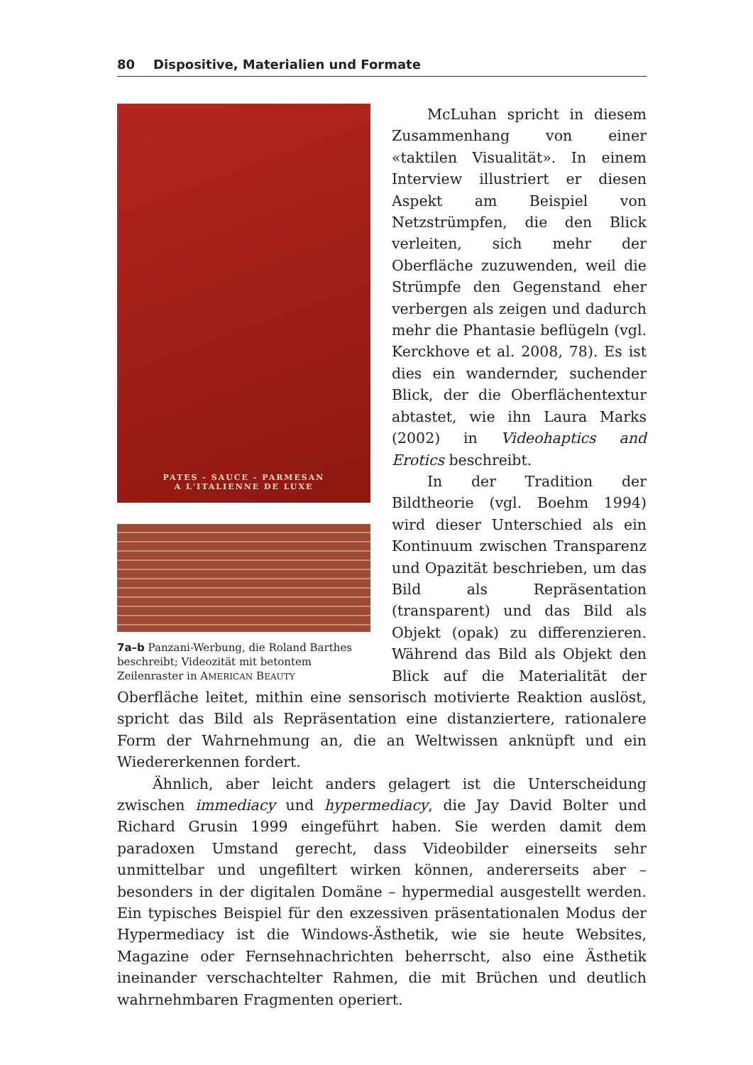80 Dispositive, Materialien und Formate
PATES - SAUCE - PARMESAN
A L'ITALIENNE DE LUXE
7a–b Panzani-Werbung, die Roland Barthes beschreibt; Videozität mit betontem Zeilenraster in AMERICAN BEAUTY
McLuhan spricht in diesem Zusammenhang von einer «taktilen Visualität». In einem Interview illustriert er diesen Aspekt am Beispiel von Netzstrümpfen, die den Blick verleiten, sich mehr der Oberfläche zuzuwenden, weil die Strümpfe den Gegenstand eher verbergen als zeigen und dadurch mehr die Phantasie beflügeln (vgl. Kerckhove et al. 2008, 78). Es ist dies ein wandernder, suchender Blick, der die Oberflächentextur abtastet, wie ihn Laura Marks (2002) in Videohaptics and Erotics beschreibt.
In der Tradition der Bildtheorie (vgl. Boehm 1994) wird dieser Unterschied als ein Kontinuum zwischen Transparenz und Opazität beschrieben, um das Bild als Repräsentation (transparent) und das Bild als Objekt (opak) zu differenzieren. Während das Bild als Objekt den Blick auf die Materialität der Oberfläche leitet, mithin eine sensorisch motivierte Reaktion auslöst, spricht das Bild als Repräsentation eine distanziertere, rationalere Form der Wahrnehmung an, die an Weltwissen anknüpft und ein Wiedererkennen fordert.
Ähnlich, aber leicht anders gelagert ist die Unterscheidung zwischen immediacy und hypermediacy, die Jay David Bolter und Richard Grusin 1999 eingeführt haben. Sie werden damit dem paradoxen Umstand gerecht, dass Videobilder einerseits sehr unmittelbar und ungefiltert wirken können, andererseits aber – besonders in der digitalen Domäne – hypermedial ausgestellt werden. Ein typisches Beispiel für den exzessiven präsentationalen Modus der Hypermediacy ist die Windows-Ästhetik, wie sie heute Websites, Magazine oder Fernsehnachrichten beherrscht, also eine Ästhetik ineinander verschachtelter Rahmen, die mit Brüchen und deutlich wahrnehmbaren Fragmenten operiert.